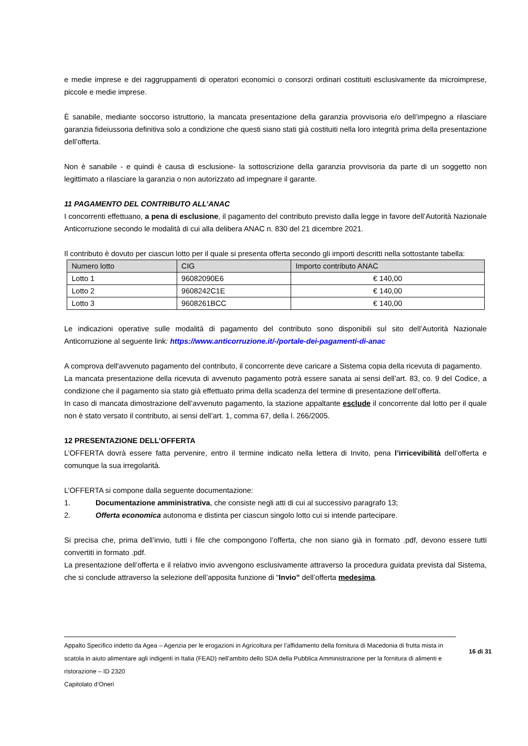e medie imprese e dei raggruppamenti di operatori economici o consorzi ordinari costituiti esclusivamente da microimprese, piccole e medie imprese.
È sanabile, mediante soccorso istruttorio, la mancata presentazione della garanzia provvisoria e/o dell’impegno a rilasciare garanzia fideiussoria definitiva solo a condizione che questi siano stati già costituiti nella loro integrità prima della presentazione dell’offerta.
Non è sanabile - e quindi è causa di esclusione- la sottoscrizione della garanzia provvisoria da parte di un soggetto non legittimato a rilasciare la garanzia o non autorizzato ad impegnare il garante.
11 PAGAMENTO DEL CONTRIBUTO ALL’ANAC
I concorrenti effettuano, a pena di esclusione, il pagamento del contributo previsto dalla legge in favore dell’Autorità Nazionale Anticorruzione secondo le modalità di cui alla delibera ANAC n. 830 del 21 dicembre 2021.
Il contributo è dovuto per ciascun lotto per il quale si presenta offerta secondo gli importi descritti nella sottostante tabella:
| Numero lotto | CIG | Importo contributo ANAC |
| --- | --- | --- |
| Lotto 1 | 96082090E6 | € 140,00 |
| Lotto 2 | 9608242C1E | € 140,00 |
| Lotto 3 | 9608261BCC | € 140,00 |
Le indicazioni operative sulle modalità di pagamento del contributo sono disponibili sul sito dell’Autorità Nazionale Anticorruzione al seguente link: https://www.anticorruzione.it/-/portale-dei-pagamenti-di-anac
A comprova dell'avvenuto pagamento del contributo, il concorrente deve caricare a Sistema copia della ricevuta di pagamento.
La mancata presentazione della ricevuta di avvenuto pagamento potrà essere sanata ai sensi dell’art. 83, co. 9 del Codice, a condizione che il pagamento sia stato già effettuato prima della scadenza del termine di presentazione dell’offerta.
In caso di mancata dimostrazione dell’avvenuto pagamento, la stazione appaltante esclude il concorrente dal lotto per il quale non è stato versato il contributo, ai sensi dell’art. 1, comma 67, della l. 266/2005.
12 PRESENTAZIONE DELL’OFFERTA
L’OFFERTA dovrà essere fatta pervenire, entro il termine indicato nella lettera di Invito, pena l’irricevibilità dell’offerta e comunque la sua irregolarità.
L’OFFERTA si compone dalla seguente documentazione:
1. Documentazione amministrativa, che consiste negli atti di cui al successivo paragrafo 13;
2. Offerta economica autonoma e distinta per ciascun singolo lotto cui si intende partecipare.
Si precisa che, prima dell’invio, tutti i file che compongono l’offerta, che non siano già in formato .pdf, devono essere tutti convertiti in formato .pdf.
La presentazione dell’offerta e il relativo invio avvengono esclusivamente attraverso la procedura guidata prevista dal Sistema, che si conclude attraverso la selezione dell’apposita funzione di “Invio” dell’offerta medesima.
Appalto Specifico indetto da Agea – Agenzia per le erogazioni in Agricoltura per l’affidamento della fornitura di Macedonia di frutta mista in scatola in aiuto alimentare agli indigenti in Italia (FEAD) nell’ambito dello SDA della Pubblica Amministrazione per la fornitura di alimenti e ristorazione – ID 2320
Capitolato d’Oneri
16 di 31